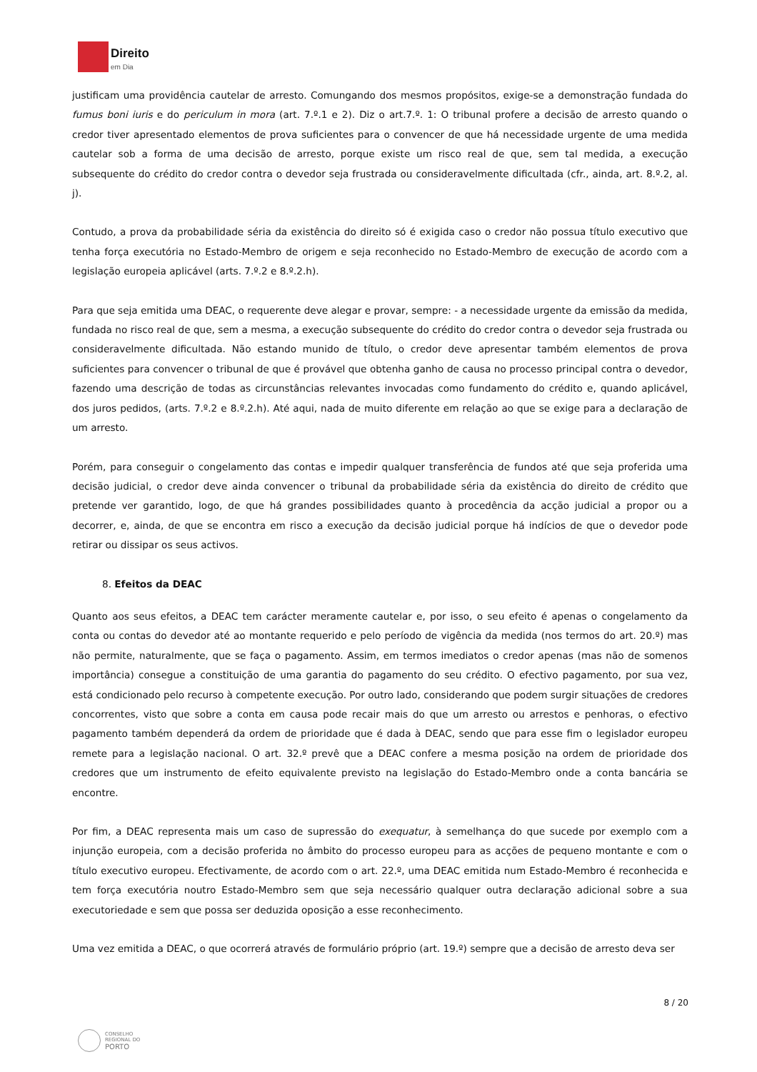Direito
em Dia
justificam uma providência cautelar de arresto. Comungando dos mesmos propósitos, exige-se a demonstração fundada do fumus boni iuris e do periculum in mora (art. 7.º.1 e 2). Diz o art.7.º. 1: O tribunal profere a decisão de arresto quando o credor tiver apresentado elementos de prova suficientes para o convencer de que há necessidade urgente de uma medida cautelar sob a forma de uma decisão de arresto, porque existe um risco real de que, sem tal medida, a execução subsequente do crédito do credor contra o devedor seja frustrada ou consideravelmente dificultada (cfr., ainda, art. 8.º.2, al. j).
Contudo, a prova da probabilidade séria da existência do direito só é exigida caso o credor não possua título executivo que tenha força executória no Estado-Membro de origem e seja reconhecido no Estado-Membro de execução de acordo com a legislação europeia aplicável (arts. 7.º.2 e 8.º.2.h).
Para que seja emitida uma DEAC, o requerente deve alegar e provar, sempre: - a necessidade urgente da emissão da medida, fundada no risco real de que, sem a mesma, a execução subsequente do crédito do credor contra o devedor seja frustrada ou consideravelmente dificultada. Não estando munido de título, o credor deve apresentar também elementos de prova suficientes para convencer o tribunal de que é provável que obtenha ganho de causa no processo principal contra o devedor, fazendo uma descrição de todas as circunstâncias relevantes invocadas como fundamento do crédito e, quando aplicável, dos juros pedidos, (arts. 7.º.2 e 8.º.2.h). Até aqui, nada de muito diferente em relação ao que se exige para a declaração de um arresto.
Porém, para conseguir o congelamento das contas e impedir qualquer transferência de fundos até que seja proferida uma decisão judicial, o credor deve ainda convencer o tribunal da probabilidade séria da existência do direito de crédito que pretende ver garantido, logo, de que há grandes possibilidades quanto à procedência da acção judicial a propor ou a decorrer, e, ainda, de que se encontra em risco a execução da decisão judicial porque há indícios de que o devedor pode retirar ou dissipar os seus activos.
8. Efeitos da DEAC
Quanto aos seus efeitos, a DEAC tem carácter meramente cautelar e, por isso, o seu efeito é apenas o congelamento da conta ou contas do devedor até ao montante requerido e pelo período de vigência da medida (nos termos do art. 20.º) mas não permite, naturalmente, que se faça o pagamento. Assim, em termos imediatos o credor apenas (mas não de somenos importância) consegue a constituição de uma garantia do pagamento do seu crédito. O efectivo pagamento, por sua vez, está condicionado pelo recurso à competente execução. Por outro lado, considerando que podem surgir situações de credores concorrentes, visto que sobre a conta em causa pode recair mais do que um arresto ou arrestos e penhoras, o efectivo pagamento também dependerá da ordem de prioridade que é dada à DEAC, sendo que para esse fim o legislador europeu remete para a legislação nacional. O art. 32.º prevê que a DEAC confere a mesma posição na ordem de prioridade dos credores que um instrumento de efeito equivalente previsto na legislação do Estado-Membro onde a conta bancária se encontre.
Por fim, a DEAC representa mais um caso de supressão do exequatur, à semelhança do que sucede por exemplo com a injunção europeia, com a decisão proferida no âmbito do processo europeu para as acções de pequeno montante e com o título executivo europeu. Efectivamente, de acordo com o art. 22.º, uma DEAC emitida num Estado-Membro é reconhecida e tem força executória noutro Estado-Membro sem que seja necessário qualquer outra declaração adicional sobre a sua executoriedade e sem que possa ser deduzida oposição a esse reconhecimento.
Uma vez emitida a DEAC, o que ocorrerá através de formulário próprio (art. 19.º) sempre que a decisão de arresto deva ser
8 / 20
CONSELHO
REGIONAL DO
PORTO